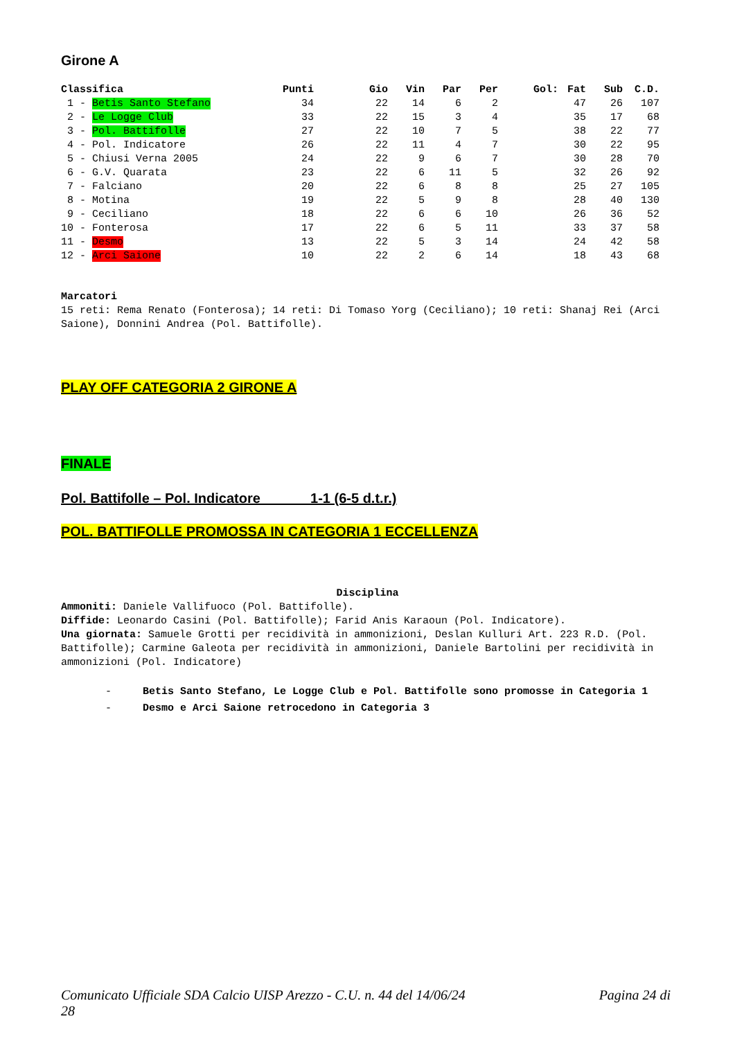Girone A
| Classifica | Punti | Gio | Vin | Par | Per | Gol: | Fat | Sub | C.D. |
| --- | --- | --- | --- | --- | --- | --- | --- | --- | --- |
| 1 - Betis Santo Stefano | 34 | 22 | 14 | 6 | 2 | | 47 | 26 | 107 |
| 2 - Le Logge Club | 33 | 22 | 15 | 3 | 4 | | 35 | 17 | 68 |
| 3 - Pol. Battifolle | 27 | 22 | 10 | 7 | 5 | | 38 | 22 | 77 |
| 4 - Pol. Indicatore | 26 | 22 | 11 | 4 | 7 | | 30 | 22 | 95 |
| 5 - Chiusi Verna 2005 | 24 | 22 | 9 | 6 | 7 | | 30 | 28 | 70 |
| 6 - G.V. Quarata | 23 | 22 | 6 | 11 | 5 | | 32 | 26 | 92 |
| 7 - Falciano | 20 | 22 | 6 | 8 | 8 | | 25 | 27 | 105 |
| 8 - Motina | 19 | 22 | 5 | 9 | 8 | | 28 | 40 | 130 |
| 9 - Ceciliano | 18 | 22 | 6 | 6 | 10 | | 26 | 36 | 52 |
| 10 - Fonterosa | 17 | 22 | 6 | 5 | 11 | | 33 | 37 | 58 |
| 11 - Desmo | 13 | 22 | 5 | 3 | 14 | | 24 | 42 | 58 |
| 12 - Arci Saione | 10 | 22 | 2 | 6 | 14 | | 18 | 43 | 68 |
Marcatori
15 reti: Rema Renato (Fonterosa); 14 reti: Di Tomaso Yorg (Ceciliano); 10 reti: Shanaj Rei (Arci Saione), Donnini Andrea (Pol. Battifolle).
PLAY OFF CATEGORIA 2 GIRONE A
FINALE
Pol. Battifolle – Pol. Indicatore 1-1 (6-5 d.t.r.)
POL. BATTIFOLLE PROMOSSA IN CATEGORIA 1 ECCELLENZA
Disciplina
Ammoniti: Daniele Vallifuoco (Pol. Battifolle).
Diffide: Leonardo Casini (Pol. Battifolle); Farid Anis Karaoun (Pol. Indicatore).
Una giornata: Samuele Grotti per recidività in ammonizioni, Deslan Kulluri Art. 223 R.D. (Pol. Battifolle); Carmine Galeota per recidività in ammonizioni, Daniele Bartolini per recidività in ammonizioni (Pol. Indicatore)
- Betis Santo Stefano, Le Logge Club e Pol. Battifolle sono promosse in Categoria 1
- Desmo e Arci Saione retrocedono in Categoria 3
Comunicato Ufficiale SDA Calcio UISP Arezzo - C.U. n. 44 del 14/06/24 Pagina 24 di
28